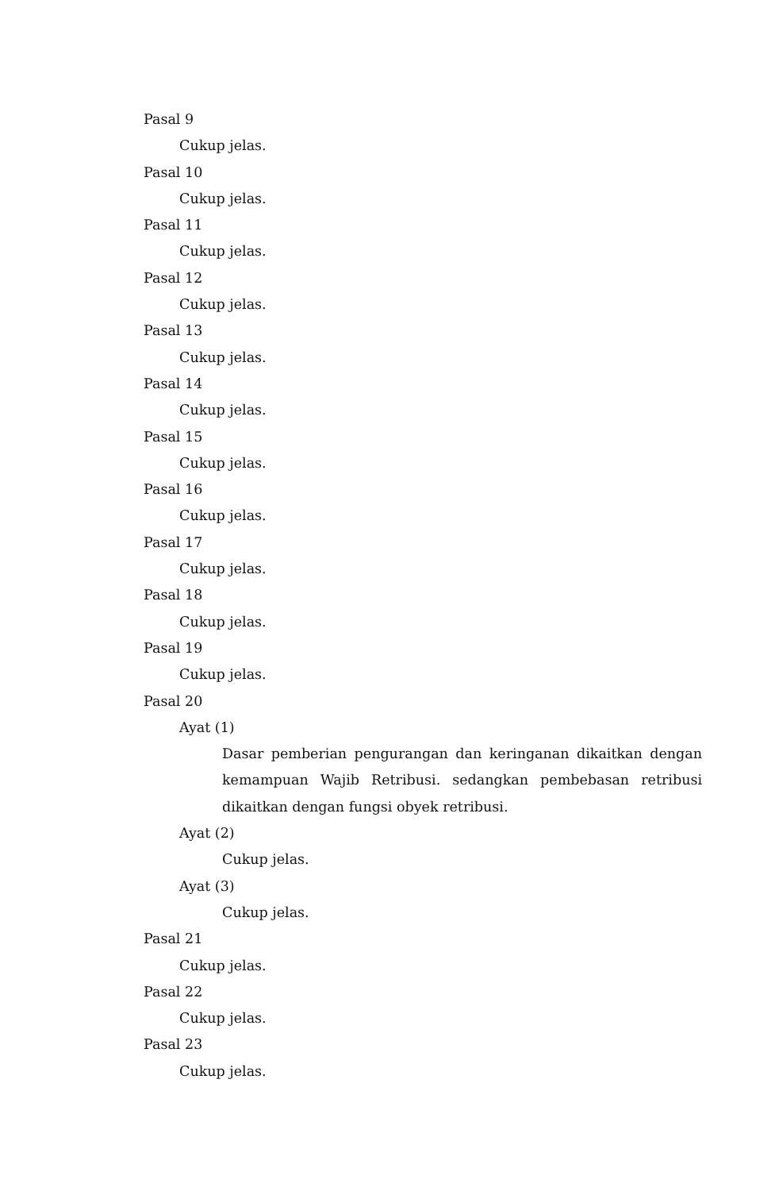Pasal 9
Cukup jelas.
Pasal 10
Cukup jelas.
Pasal 11
Cukup jelas.
Pasal 12
Cukup jelas.
Pasal 13
Cukup jelas.
Pasal 14
Cukup jelas.
Pasal 15
Cukup jelas.
Pasal 16
Cukup jelas.
Pasal 17
Cukup jelas.
Pasal 18
Cukup jelas.
Pasal 19
Cukup jelas.
Pasal 20
Ayat (1)
Dasar pemberian pengurangan dan keringanan dikaitkan dengan kemampuan Wajib Retribusi. sedangkan pembebasan retribusi dikaitkan dengan fungsi obyek retribusi.
Ayat (2)
Cukup jelas.
Ayat (3)
Cukup jelas.
Pasal 21
Cukup jelas.
Pasal 22
Cukup jelas.
Pasal 23
Cukup jelas.